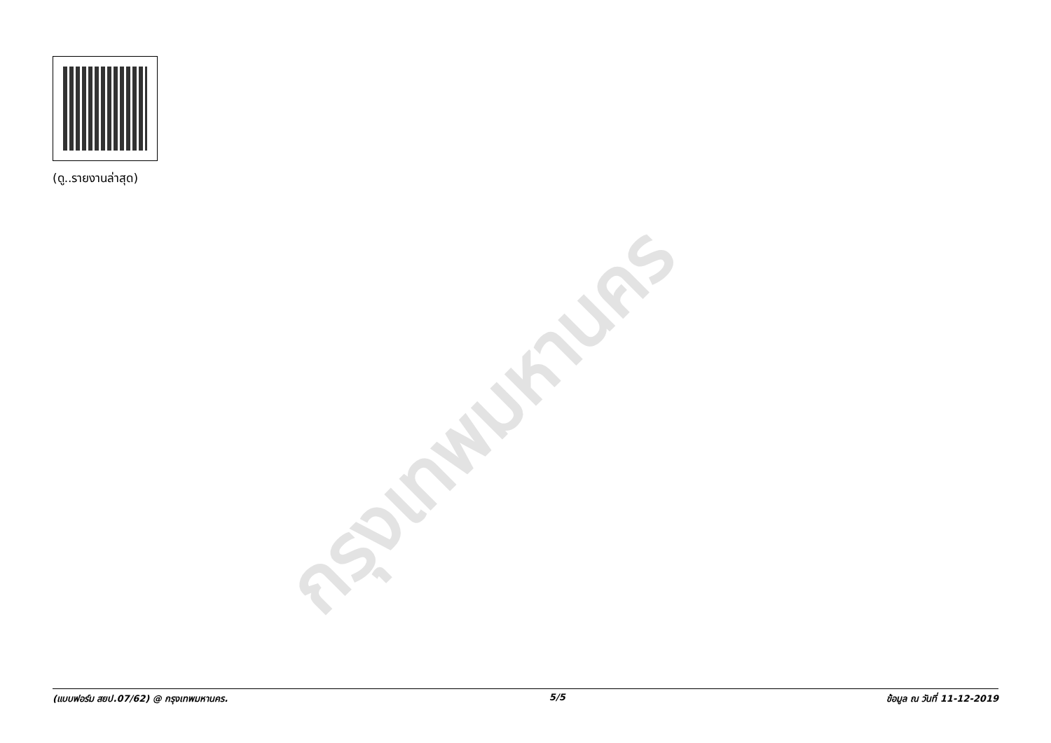(ดู..รายงานล่าสุด)
กรุงเทพมหานคร
(แบบฟอร์ม สยป.07/62) @ กรุงเทพมหานคร. 5/5 ข้อมูล ณ วันที่ 11-12-2019